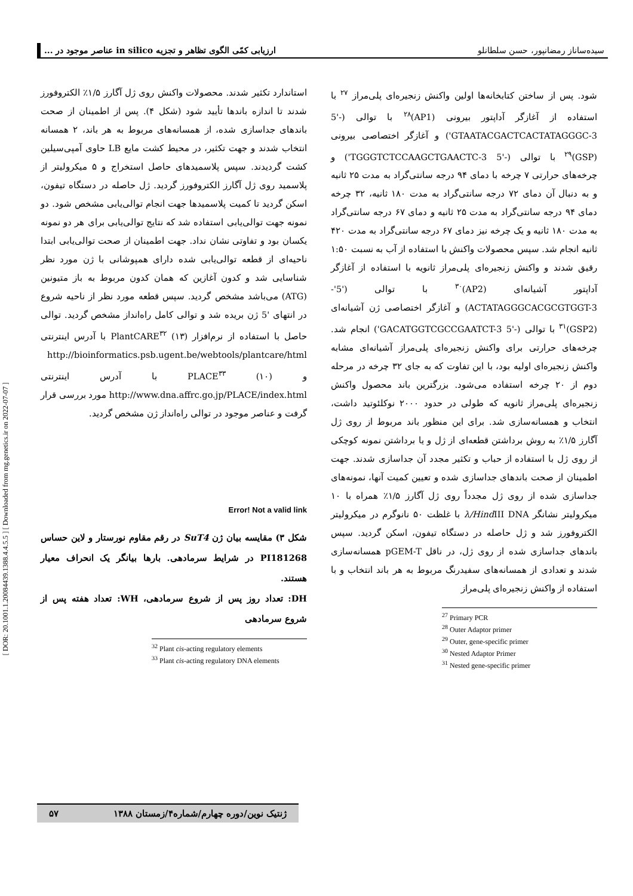[ DOR: 20.1001.1.20084439.1388.4.4.5.5 ] [ Downloaded from mg.genetics.ir on 2022-07-07 ]
سیده‌ساناز رمضانپور، حسن سلطانلو ارزیابی کمّی الگوی تظاهر و تجزیه in silico عناصر موجود در ...
شود. پس از ساختن کتابخانه‌ها اولین واکنش زنجیره‌ای پلی‌مراز <sup>۲۷</sup> با استفاده از آغازگر آداپتور بیرونی (AP1)<sup>۲۸</sup> با توالی (-'5 GTAATACGACTCACTATAGGGC-3') و آغازگر اختصاصی بیرونی (GSP)<sup>۲۹</sup> با توالی (-'5 TGGGTCTCCAAGCTGAACTC-3') و چرخه‌های حرارتی ۷ چرخه با دمای ۹۴ درجه سانتی‌گراد به مدت ۲۵ ثانیه و به دنبال آن دمای ۷۲ درجه سانتی‌گراد به مدت ۱۸۰ ثانیه، ۳۲ چرخه دمای ۹۴ درجه سانتی‌گراد به مدت ۲۵ ثانیه و دمای ۶۷ درجه سانتی‌گراد به مدت ۱۸۰ ثانیه و یک چرخه نیز دمای ۶۷ درجه سانتی‌گراد به مدت ۴۲۰ ثانیه انجام شد. سپس محصولات واکنش با استفاده از آب به نسبت ۱:۵۰ رقیق شدند و واکنش زنجیره‌ای پلی‌مراز ثانویه با استفاده از آغازگر آداپتور آشیانه‌ای (AP2)<sup>۳۰</sup> با توالی ('5'-ACTATAGGGCACGCGTGGT-3) و آغازگر اختصاصی ژن آشیانه‌ای (GSP2)<sup>۳۱</sup> با توالی (-'5 GACATGGTCGCCGAATCT-3') انجام شد. چرخه‌های حرارتی برای واکنش زنجیره‌ای پلی‌مراز آشیانه‌ای مشابه واکنش زنجیره‌ای اولیه بود، با این تفاوت که به جای ۳۲ چرخه در مرحله دوم از ۲۰ چرخه استفاده می‌شود. بزرگترین باند محصول واکنش زنجیره‌ای پلی‌مراز ثانویه که طولی در حدود ۲۰۰۰ نوکلئوتید داشت، انتخاب و همسانه‌سازی شد. برای این منظور باند مربوط از روی ژل آگارز ۱/۵٪ به روش برداشتن قطعه‌ای از ژل و یا برداشتن نمونه کوچکی از روی ژل با استفاده از حباب و تکثیر مجدد آن جداسازی شدند. جهت اطمینان از صحت باندهای جداسازی شده و تعیین کمیت آنها، نمونه‌های جداسازی شده از روی ژل مجدداً روی ژل آگارز ۱/۵٪ همراه با ۱۰ میکرولیتر نشانگر λ/Hind III DNA با غلظت ۵۰ نانوگرم در میکرولیتر الکتروفورز شد و ژل حاصله در دستگاه تیفون، اسکن گردید. سپس باندهای جداسازی شده از روی ژل، در ناقل pGEM-T همسانه‌سازی شدند و تعدادی از همسانه‌های سفیدرنگ مربوط به هر باند انتخاب و با استفاده از واکنش زنجیره‌ای پلی‌مراز
<sup>27</sup> Primary PCR
<sup>28</sup> Outer Adaptor primer
<sup>29</sup> Outer, gene-specific primer
<sup>30</sup> Nested Adaptor Primer
<sup>31</sup> Nested gene-specific primer
استاندارد تکثیر شدند. محصولات واکنش روی ژل آگارز ۱/۵٪ الکتروفورز شدند تا اندازه باندها تأیید شود (شکل ۴). پس از اطمینان از صحت باندهای جداسازی شده، از همسانه‌های مربوط به هر باند، ۲ همسانه انتخاب شدند و جهت تکثیر، در محیط کشت مایع LB حاوی آمپی‌سیلین کشت گردیدند. سپس پلاسمیدهای حاصل استخراج و ۵ میکرولیتر از پلاسمید روی ژل آگارز الکتروفورز گردید. ژل حاصله در دستگاه تیفون، اسکن گردید تا کمیت پلاسمیدها جهت انجام توالی‌یابی مشخص شود. دو نمونه جهت توالی‌یابی استفاده شد که نتایج توالی‌یابی برای هر دو نمونه یکسان بود و تفاوتی نشان نداد. جهت اطمینان از صحت توالی‌یابی ابتدا ناحیه‌ای از قطعه توالی‌یابی شده دارای همپوشانی با ژن مورد نظر شناسایی شد و کدون آغازین که همان کدون مربوط به باز متیونین (ATG) می‌باشد مشخص گردید. سپس قطعه مورد نظر از ناحیه شروع در انتهای '5 ژن بریده شد و توالی کامل راه‌انداز مشخص گردید. توالی حاصل با استفاده از نرم‌افزار PlantCARE<sup>۳۲</sup> (۱۳) با آدرس اینترنتی http://bioinformatics.psb.ugent.be/webtools/plantcare/html و PLACE<sup>۳۳</sup> (۱۰) با آدرس اینترنتی http://www.dna.affrc.go.jp/PLACE/index.html مورد بررسی قرار گرفت و عناصر موجود در توالی راه‌انداز ژن مشخص گردید.
Error! Not a valid link
شکل ۳) مقایسه بیان ژن SuT4 در رقم مقاوم نورستار و لاین حساس PI181268 در شرایط سرمادهی. بارها بیانگر یک انحراف معیار هستند.
DH: تعداد روز پس از شروع سرمادهی، WH: تعداد هفته پس از شروع سرمادهی
<sup>32</sup> Plant cis-acting regulatory elements
<sup>33</sup> Plant cis-acting regulatory DNA elements
ژنتیک نوین/دوره چهارم/شماره۴/زمستان ۱۳۸۸ ۵۷